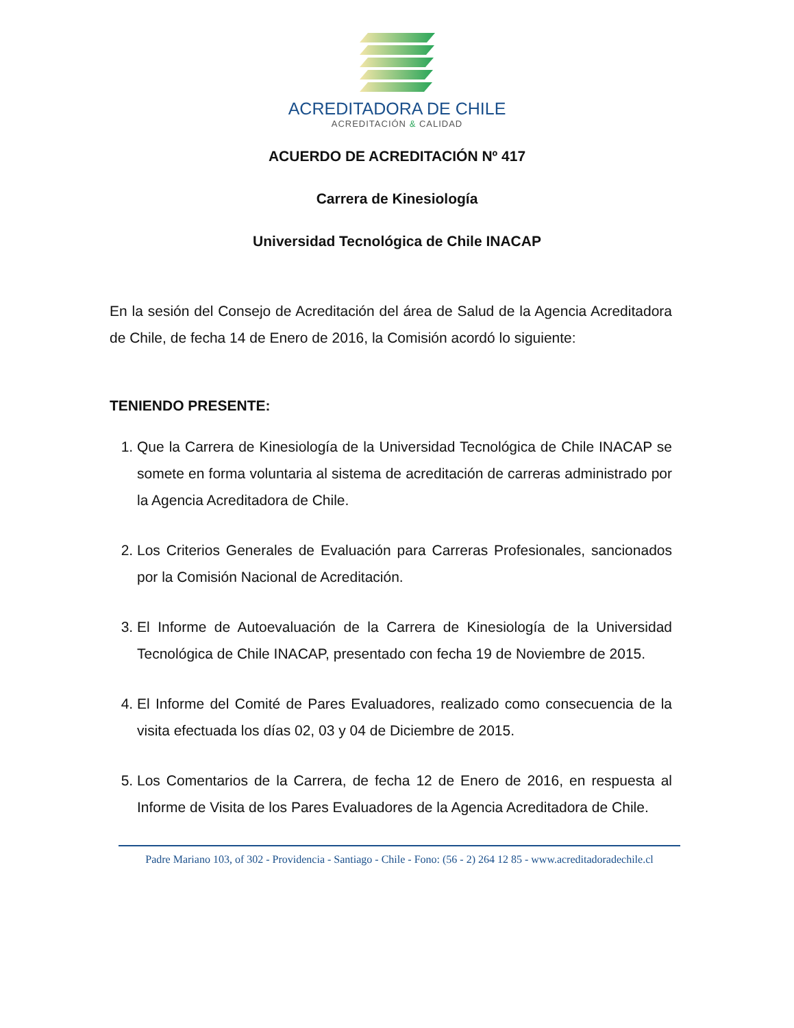ACREDITADORA DE CHILE
ACREDITACIÓN & CALIDAD
ACUERDO DE ACREDITACIÓN Nº 417
Carrera de Kinesiología
Universidad Tecnológica de Chile INACAP
En la sesión del Consejo de Acreditación del área de Salud de la Agencia Acreditadora de Chile, de fecha 14 de Enero de 2016, la Comisión acordó lo siguiente:
TENIENDO PRESENTE:
1. Que la Carrera de Kinesiología de la Universidad Tecnológica de Chile INACAP se somete en forma voluntaria al sistema de acreditación de carreras administrado por la Agencia Acreditadora de Chile.
2. Los Criterios Generales de Evaluación para Carreras Profesionales, sancionados por la Comisión Nacional de Acreditación.
3. El Informe de Autoevaluación de la Carrera de Kinesiología de la Universidad Tecnológica de Chile INACAP, presentado con fecha 19 de Noviembre de 2015.
4. El Informe del Comité de Pares Evaluadores, realizado como consecuencia de la visita efectuada los días 02, 03 y 04 de Diciembre de 2015.
5. Los Comentarios de la Carrera, de fecha 12 de Enero de 2016, en respuesta al Informe de Visita de los Pares Evaluadores de la Agencia Acreditadora de Chile.
Padre Mariano 103, of 302 - Providencia - Santiago - Chile - Fono: (56 - 2) 264 12 85 - www.acreditadoradechile.cl